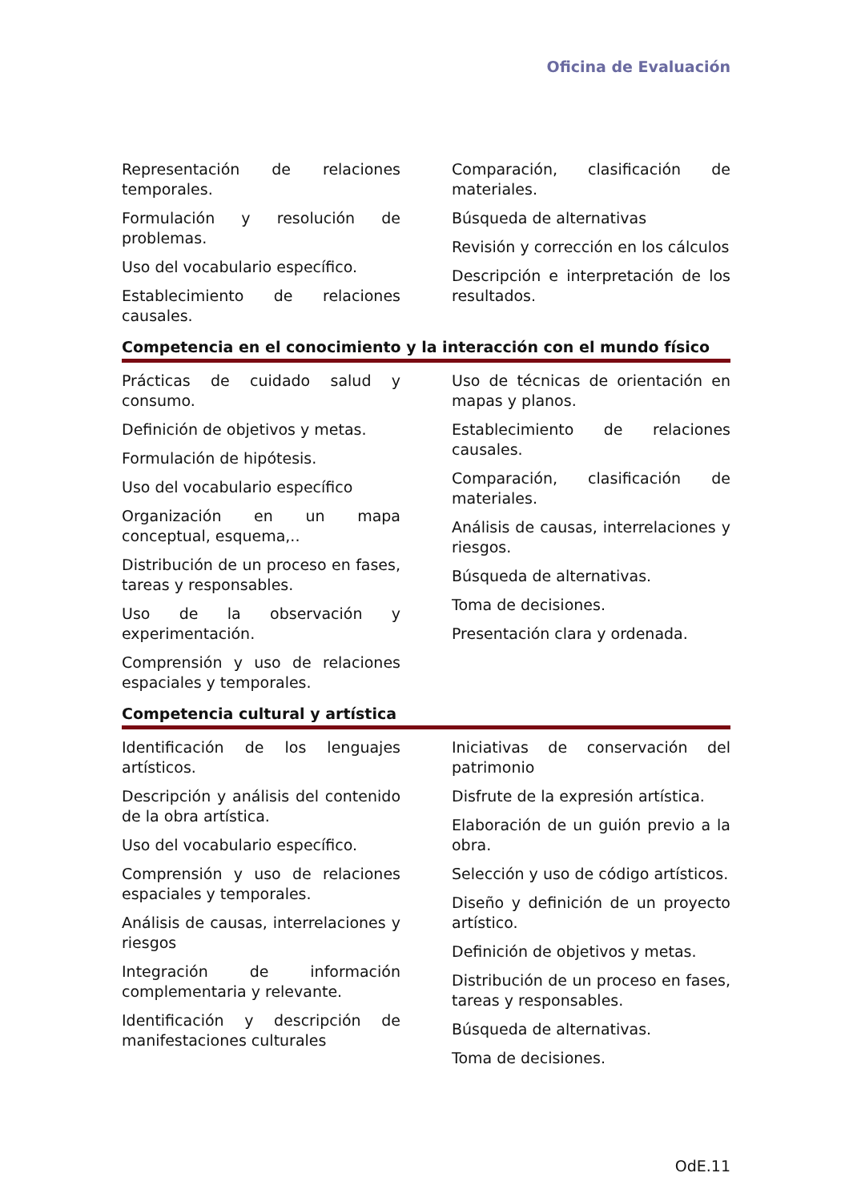Oficina de Evaluación
Representación de relaciones temporales.
Formulación y resolución de problemas.
Uso del vocabulario específico.
Establecimiento de relaciones causales.
Comparación, clasificación de materiales.
Búsqueda de alternativas
Revisión y corrección en los cálculos
Descripción e interpretación de los resultados.
Competencia en el conocimiento y la interacción con el mundo físico
Prácticas de cuidado salud y consumo.
Definición de objetivos y metas.
Formulación de hipótesis.
Uso del vocabulario específico
Organización en un mapa conceptual, esquema,..
Distribución de un proceso en fases, tareas y responsables.
Uso de la observación y experimentación.
Comprensión y uso de relaciones espaciales y temporales.
Uso de técnicas de orientación en mapas y planos.
Establecimiento de relaciones causales.
Comparación, clasificación de materiales.
Análisis de causas, interrelaciones y riesgos.
Búsqueda de alternativas.
Toma de decisiones.
Presentación clara y ordenada.
Competencia cultural y artística
Identificación de los lenguajes artísticos.
Descripción y análisis del contenido de la obra artística.
Uso del vocabulario específico.
Comprensión y uso de relaciones espaciales y temporales.
Análisis de causas, interrelaciones y riesgos
Integración de información complementaria y relevante.
Identificación y descripción de manifestaciones culturales
Iniciativas de conservación del patrimonio
Disfrute de la expresión artística.
Elaboración de un guión previo a la obra.
Selección y uso de código artísticos.
Diseño y definición de un proyecto artístico.
Definición de objetivos y metas.
Distribución de un proceso en fases, tareas y responsables.
Búsqueda de alternativas.
Toma de decisiones.
OdE.11